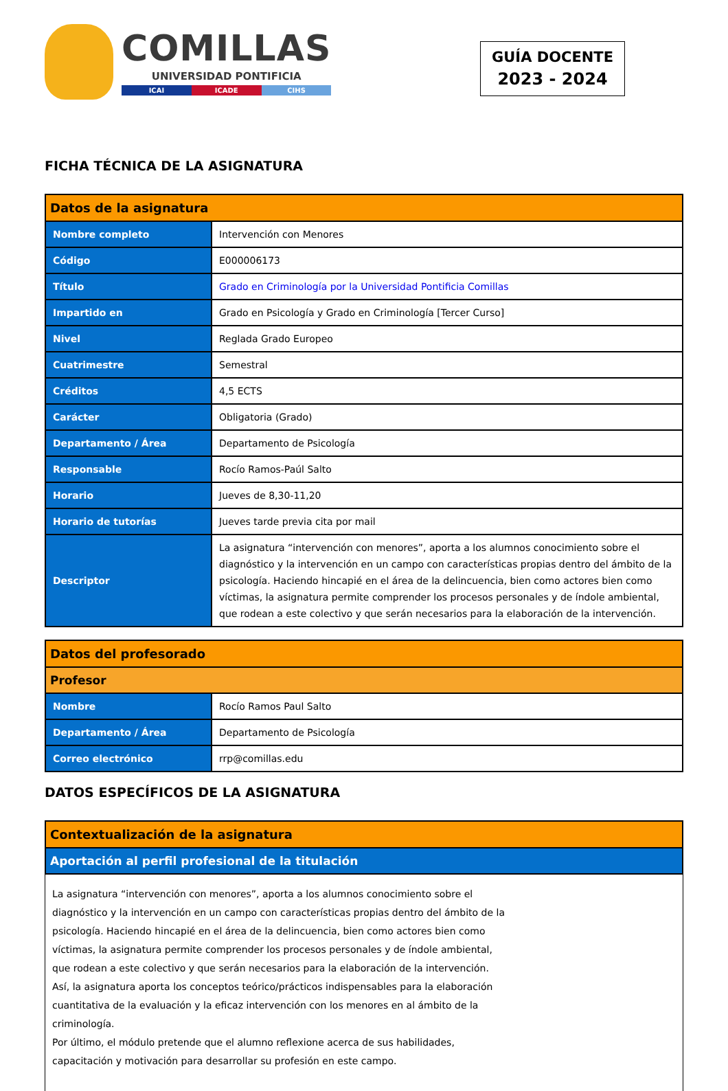COMILLAS
UNIVERSIDAD PONTIFICIA
ICAI ICADE CIHS
GUÍA DOCENTE
2023 - 2024
FICHA TÉCNICA DE LA ASIGNATURA
| Datos de la asignatura | |
| --- | --- |
| Nombre completo | Intervención con Menores |
| Código | E000006173 |
| Título | Grado en Criminología por la Universidad Pontificia Comillas |
| Impartido en | Grado en Psicología y Grado en Criminología [Tercer Curso] |
| Nivel | Reglada Grado Europeo |
| Cuatrimestre | Semestral |
| Créditos | 4,5 ECTS |
| Carácter | Obligatoria (Grado) |
| Departamento / Área | Departamento de Psicología |
| Responsable | Rocío Ramos-Paúl Salto |
| Horario | Jueves de 8,30-11,20 |
| Horario de tutorías | Jueves tarde previa cita por mail |
| Descriptor | La asignatura “intervención con menores”, aporta a los alumnos conocimiento sobre el diagnóstico y la intervención en un campo con características propias dentro del ámbito de la psicología. Haciendo hincapié en el área de la delincuencia, bien como actores bien como víctimas, la asignatura permite comprender los procesos personales y de índole ambiental, que rodean a este colectivo y que serán necesarios para la elaboración de la intervención. |
| Datos del profesorado | |
| --- | --- |
| Profesor | |
| Nombre | Rocío Ramos Paul Salto |
| Departamento / Área | Departamento de Psicología |
| Correo electrónico | rrp@comillas.edu |
DATOS ESPECÍFICOS DE LA ASIGNATURA
| Contextualización de la asignatura |
| --- |
| Aportación al perfil profesional de la titulación |
La asignatura “intervención con menores”, aporta a los alumnos conocimiento sobre el diagnóstico y la intervención en un campo con características propias dentro del ámbito de la psicología. Haciendo hincapié en el área de la delincuencia, bien como actores bien como víctimas, la asignatura permite comprender los procesos personales y de índole ambiental, que rodean a este colectivo y que serán necesarios para la elaboración de la intervención. Así, la asignatura aporta los conceptos teórico/prácticos indispensables para la elaboración cuantitativa de la evaluación y la eficaz intervención con los menores en al ámbito de la criminología.
Por último, el módulo pretende que el alumno reflexione acerca de sus habilidades, capacitación y motivación para desarrollar su profesión en este campo.